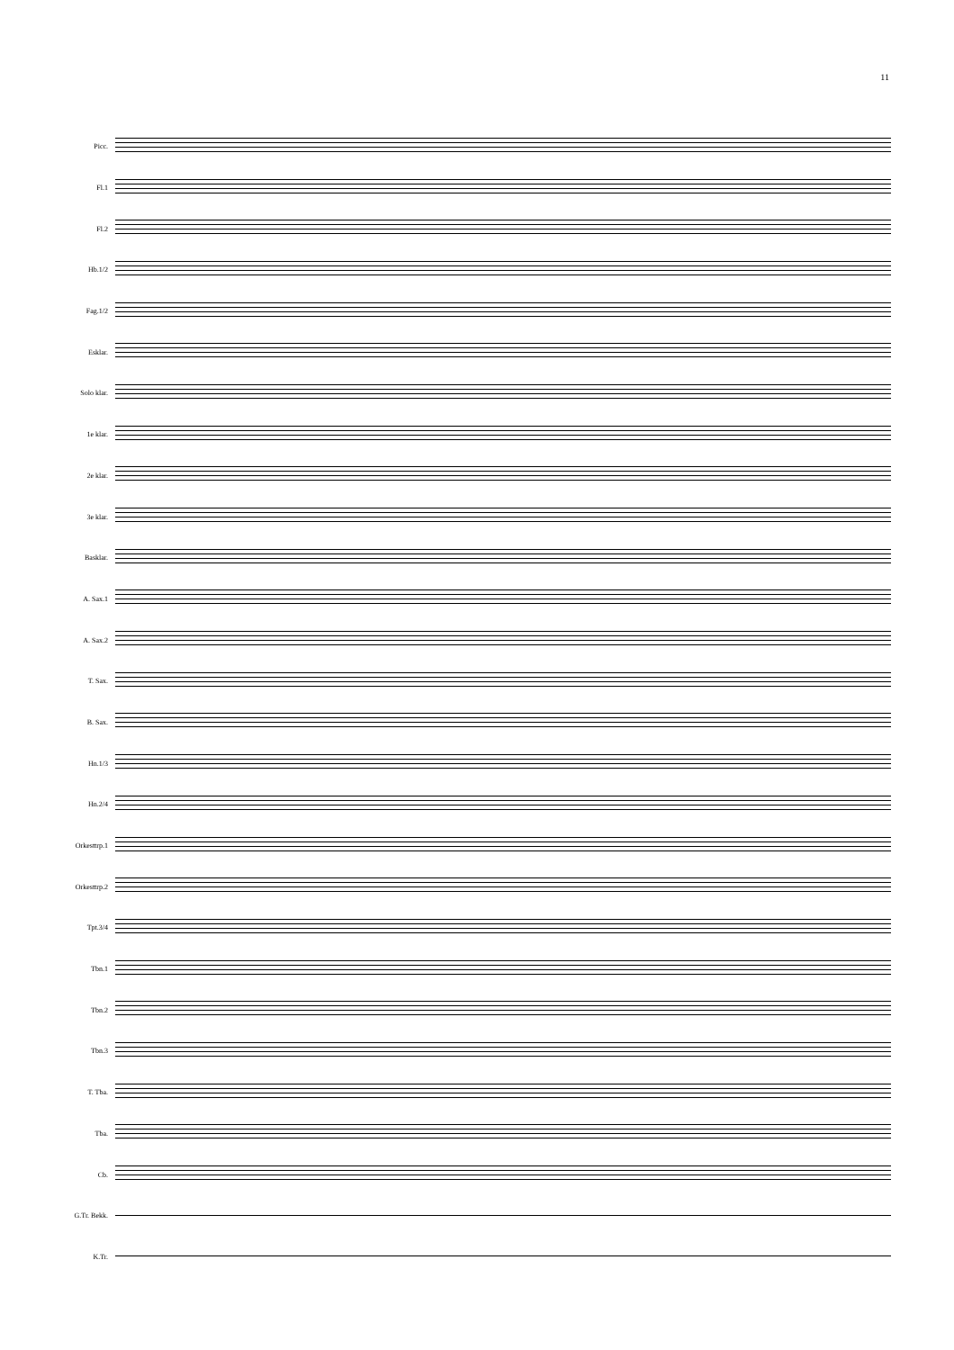11
Picc.
Fl.1
Fl.2
Hb.1/2
Fag.1/2
Esklar.
Solo klar.
1e klar.
2e klar.
3e klar.
Basklar.
A. Sax.1
A. Sax.2
T. Sax.
B. Sax.
Hn.1/3
Hn.2/4
Orkesttrp.1
Orkesttrp.2
Tpt.3/4
Tbn.1
Tbn.2
Tbn.3
T. Tba.
Tba.
Cb.
G.Tr. Bekk.
K.Tr.